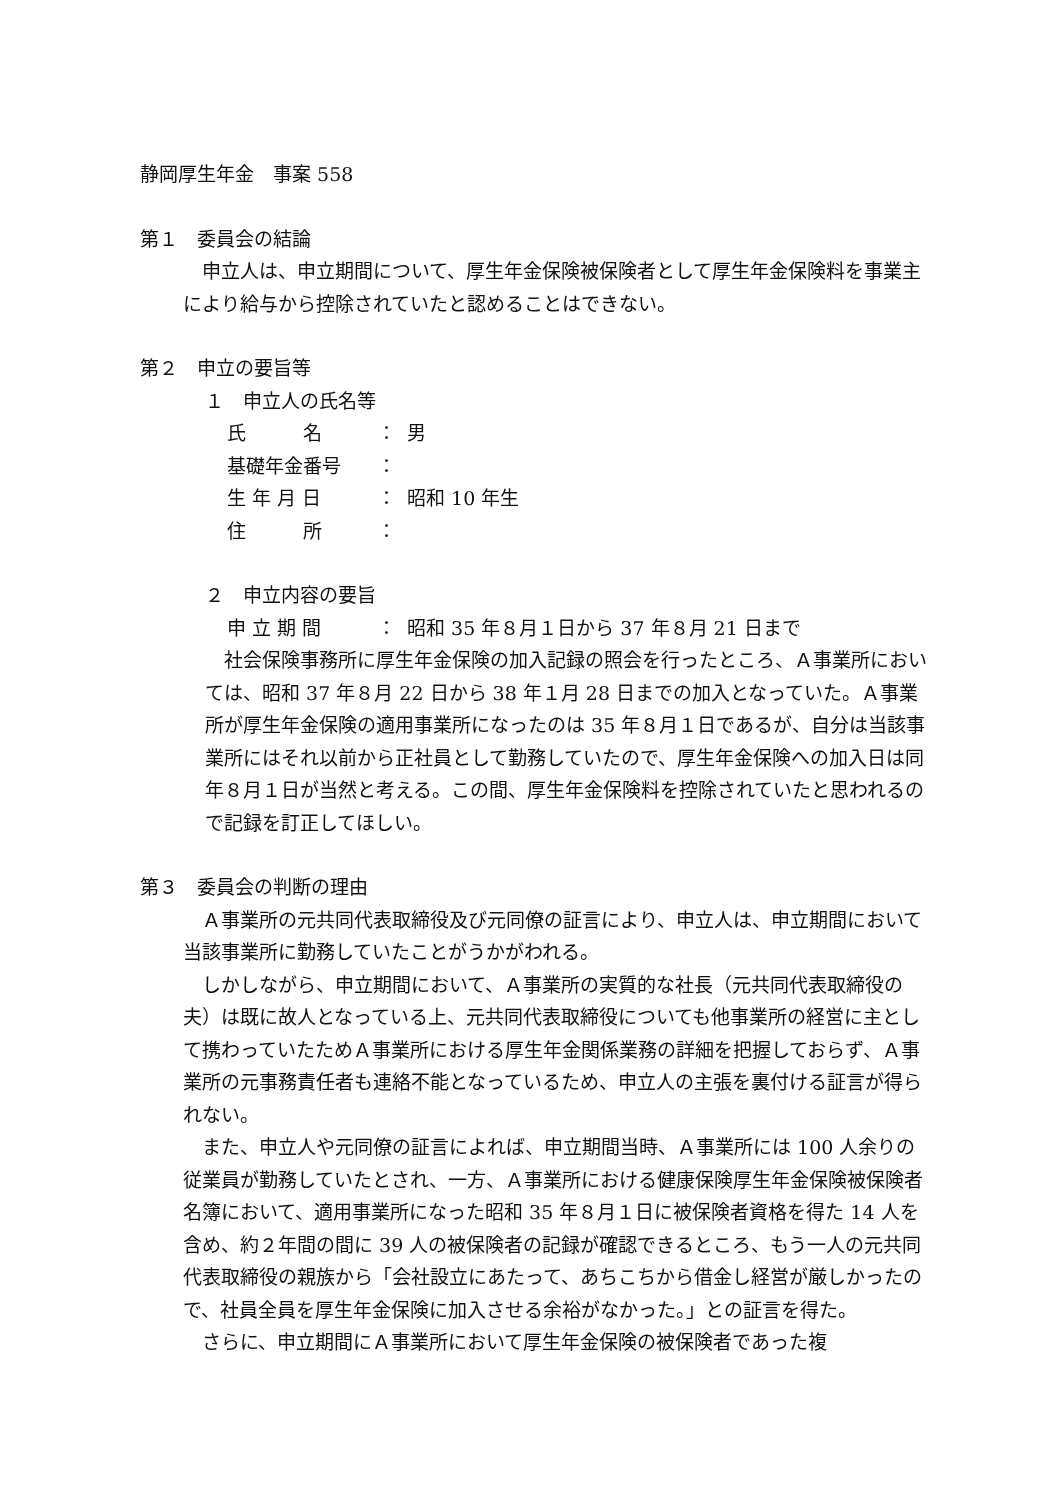静岡厚生年金　事案 558
第１　委員会の結論
　申立人は、申立期間について、厚生年金保険被保険者として厚生年金保険料を事業主により給与から控除されていたと認めることはできない。
第２　申立の要旨等
１　申立人の氏名等
氏　　　名 ： 男
基礎年金番号 ：
生 年 月 日 ： 昭和 10 年生
住　　　所 ：
２　申立内容の要旨
申 立 期 間 ： 昭和 35 年８月１日から 37 年８月 21 日まで
　社会保険事務所に厚生年金保険の加入記録の照会を行ったところ、Ａ事業所においては、昭和 37 年８月 22 日から 38 年１月 28 日までの加入となっていた。Ａ事業所が厚生年金保険の適用事業所になったのは 35 年８月１日であるが、自分は当該事業所にはそれ以前から正社員として勤務していたので、厚生年金保険への加入日は同年８月１日が当然と考える。この間、厚生年金保険料を控除されていたと思われるので記録を訂正してほしい。
第３　委員会の判断の理由
　Ａ事業所の元共同代表取締役及び元同僚の証言により、申立人は、申立期間において当該事業所に勤務していたことがうかがわれる。
　しかしながら、申立期間において、Ａ事業所の実質的な社長（元共同代表取締役の夫）は既に故人となっている上、元共同代表取締役についても他事業所の経営に主として携わっていたためＡ事業所における厚生年金関係業務の詳細を把握しておらず、Ａ事業所の元事務責任者も連絡不能となっているため、申立人の主張を裏付ける証言が得られない。
　また、申立人や元同僚の証言によれば、申立期間当時、Ａ事業所には 100 人余りの従業員が勤務していたとされ、一方、Ａ事業所における健康保険厚生年金保険被保険者名簿において、適用事業所になった昭和 35 年８月１日に被保険者資格を得た 14 人を含め、約２年間の間に 39 人の被保険者の記録が確認できるところ、もう一人の元共同代表取締役の親族から「会社設立にあたって、あちこちから借金し経営が厳しかったので、社員全員を厚生年金保険に加入させる余裕がなかった。」との証言を得た。
　さらに、申立期間にＡ事業所において厚生年金保険の被保険者であった複